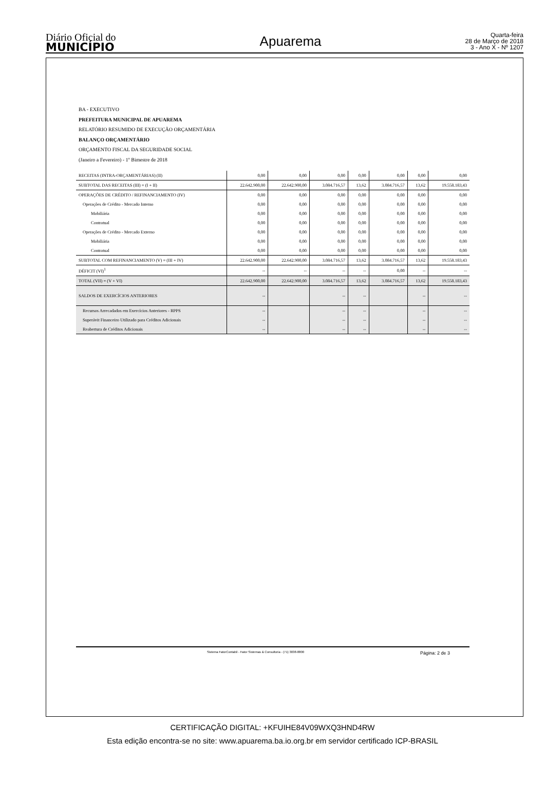Diário Oficial do
MUNICÍPIO
Apuarema
Quarta-feira
28 de Março de 2018
3 - Ano X - Nº 1207
BA - EXECUTIVO
PREFEITURA MUNICIPAL DE APUAREMA
RELATÓRIO RESUMIDO DE EXECUÇÃO ORÇAMENTÁRIA
BALANÇO ORÇAMENTÁRIO
ORÇAMENTO FISCAL DA SEGURIDADE SOCIAL
(Janeiro a Fevereiro) - 1º Bimestre de 2018
| RECEITAS (INTRA-ORÇAMENTÁRIAS) (II) | 0,00 | 0,00 | 0,00 | 0,00 | 0,00 | 0,00 | 0,00 |
| SUBTOTAL DAS RECEITAS (III) = (I + II) | 22.642.900,00 | 22.642.900,00 | 3.084.716,57 | 13,62 | 3.084.716,57 | 13,62 | 19.558.183,43 |
| OPERAÇÕES DE CRÉDITO / REFINANCIAMENTO (IV) | 0,00 | 0,00 | 0,00 | 0,00 | 0,00 | 0,00 | 0,00 |
| Operações de Crédito - Mercado Interno | 0,00 | 0,00 | 0,00 | 0,00 | 0,00 | 0,00 | 0,00 |
| Mobiliária | 0,00 | 0,00 | 0,00 | 0,00 | 0,00 | 0,00 | 0,00 |
| Contratual | 0,00 | 0,00 | 0,00 | 0,00 | 0,00 | 0,00 | 0,00 |
| Operações de Crédito - Mercado Externo | 0,00 | 0,00 | 0,00 | 0,00 | 0,00 | 0,00 | 0,00 |
| Mobiliária | 0,00 | 0,00 | 0,00 | 0,00 | 0,00 | 0,00 | 0,00 |
| Contratual | 0,00 | 0,00 | 0,00 | 0,00 | 0,00 | 0,00 | 0,00 |
| SUBTOTAL COM REFINANCIAMENTO (V) = (III + IV) | 22.642.900,00 | 22.642.900,00 | 3.084.716,57 | 13,62 | 3.084.716,57 | 13,62 | 19.558.183,43 |
| DÉFICIT (VI)<sup>1</sup> | -- | -- | -- | -- | 0,00 | -- | -- |
| TOTAL (VII) = (V + VI) | 22.642.900,00 | 22.642.900,00 | 3.084.716,57 | 13,62 | 3.084.716,57 | 13,62 | 19.558.183,43 |
| SALDOS DE EXERCÍCIOS ANTERIORES | -- | | -- | -- | | -- | -- |
| Recursos Arrecadados em Exercícios Anteriores - RPPS | -- | | -- | -- | | -- | -- |
| Superávit Financeiro Utilizado para Créditos Adicionais | -- | | -- | -- | | -- | -- |
| Reabertura de Créditos Adicionais | -- | | -- | -- | | -- | -- |
Sistema FatorContabil - Fator Sistemas & Consultoria - (71) 3038-8800 Página: 2 de 3
CERTIFICAÇÃO DIGITAL: +KFUIHE84V09WXQ3HND4RW
Esta edição encontra-se no site: www.apuarema.ba.io.org.br em servidor certificado ICP-BRASIL